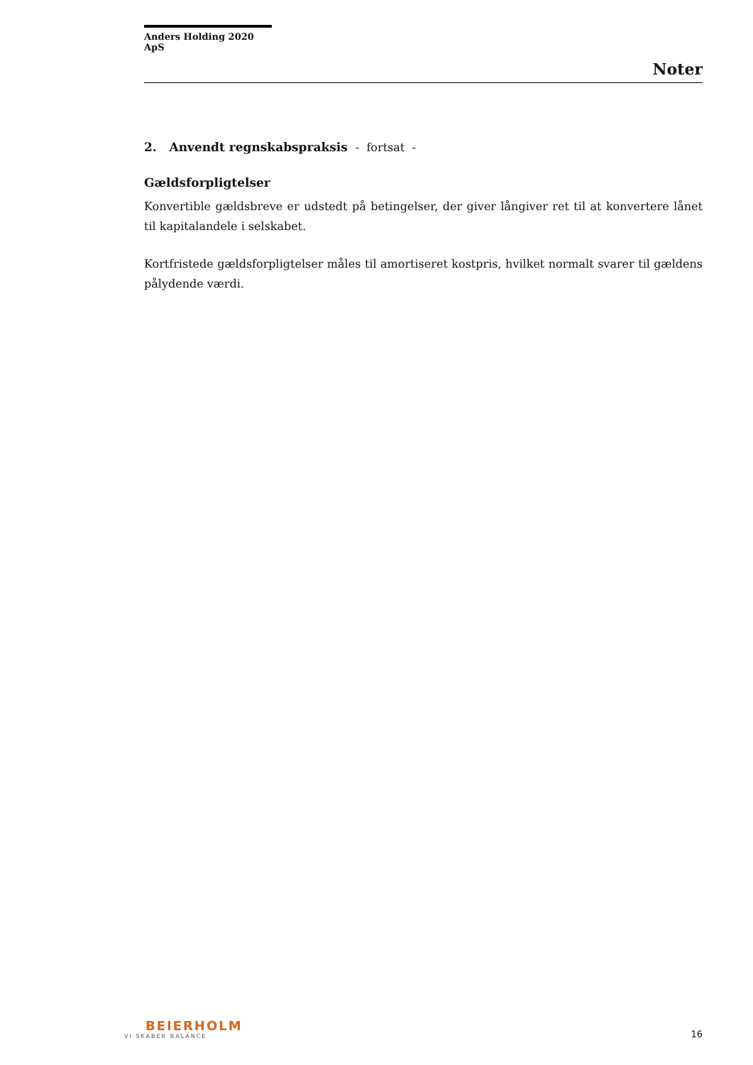Anders Holding 2020 ApS
Noter
2. Anvendt regnskabspraksis - fortsat -
Gældsforpligtelser
Konvertible gældsbreve er udstedt på betingelser, der giver långiver ret til at konvertere lånet til kapitalandele i selskabet.
Kortfristede gældsforpligtelser måles til amortiseret kostpris, hvilket normalt svarer til gældens pålydende værdi.
BEIERHOLM
VI SKABER BALANCE
16